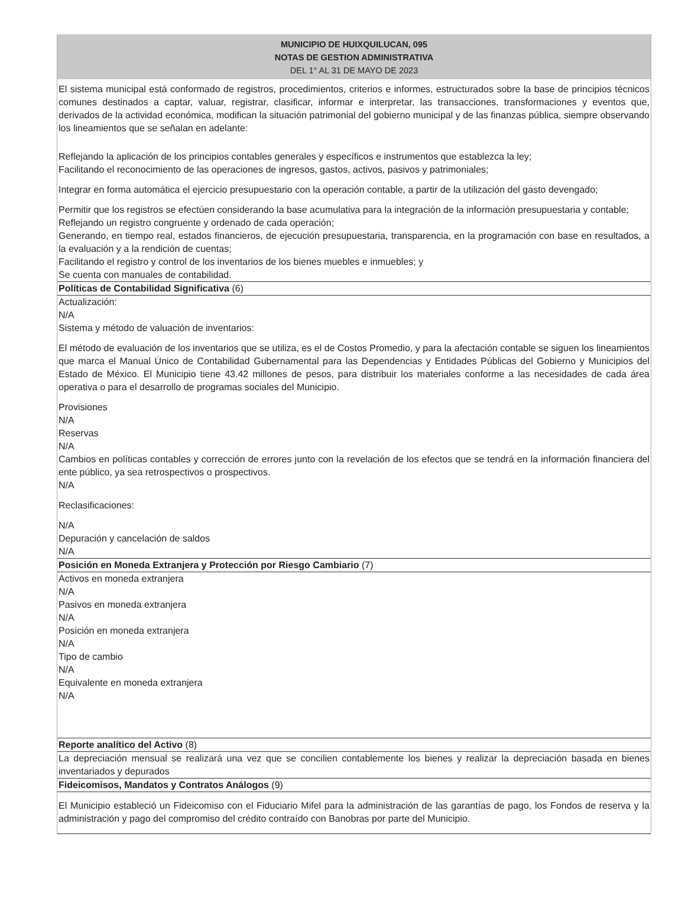MUNICIPIO DE HUIXQUILUCAN, 095
NOTAS DE GESTION ADMINISTRATIVA
DEL 1° AL 31 DE MAYO DE 2023
El sistema municipal está conformado de registros, procedimientos, criterios e informes, estructurados sobre la base de principios técnicos comunes destinados a captar, valuar, registrar, clasificar, informar e interpretar, las transacciones, transformaciones y eventos que, derivados de la actividad económica, modifican la situación patrimonial del gobierno municipal y de las finanzas pública, siempre observando los lineamientos que se señalan en adelante:
Reflejando la aplicación de los principios contables generales y específicos e instrumentos que establezca la ley;
Facilitando el reconocimiento de las operaciones de ingresos, gastos, activos, pasivos y patrimoniales;
Integrar en forma automática el ejercicio presupuestario con la operación contable, a partir de la utilización del gasto devengado;
Permitir que los registros se efectúen considerando la base acumulativa para la integración de la información presupuestaria y contable;
Reflejando un registro congruente y ordenado de cada operación;
Generando, en tiempo real, estados financieros, de ejecución presupuestaria, transparencia, en la programación con base en resultados, a la evaluación y a la rendición de cuentas;
Facilitando el registro y control de los inventarios de los bienes muebles e inmuebles; y
Se cuenta con manuales de contabilidad.
Políticas de Contabilidad Significativa (6)
Actualización:
N/A
Sistema y método de valuación de inventarios:
El método de evaluación de los inventarios que se utiliza, es el de Costos Promedio, y para la afectación contable se siguen los lineamientos que marca el Manual Único de Contabilidad Gubernamental para las Dependencias y Entidades Públicas del Gobierno y Municipios del Estado de México. El Municipio tiene 43.42 millones de pesos, para distribuir los materiales conforme a las necesidades de cada área operativa o para el desarrollo de programas sociales del Municipio.
Provisiones
N/A
Reservas
N/A
Cambios en políticas contables y corrección de errores junto con la revelación de los efectos que se tendrá en la información financiera del ente público, ya sea retrospectivos o prospectivos.
N/A
Reclasificaciones:
N/A
Depuración y cancelación de saldos
N/A
Posición en Moneda Extranjera y Protección por Riesgo Cambiario (7)
Activos en moneda extranjera
N/A
Pasivos en moneda extranjera
N/A
Posición en moneda extranjera
N/A
Tipo de cambio
N/A
Equivalente en moneda extranjera
N/A
Reporte analítico del Activo (8)
La depreciación mensual se realizará una vez que se concilien contablemente los bienes y realizar la depreciación basada en bienes inventariados y depurados
Fideicomisos, Mandatos y Contratos Análogos (9)
El Municipio estableció un Fideicomiso con el Fiduciario Mifel para la administración de las garantías de pago, los Fondos de reserva y la administración y pago del compromiso del crédito contraído con Banobras por parte del Municipio.